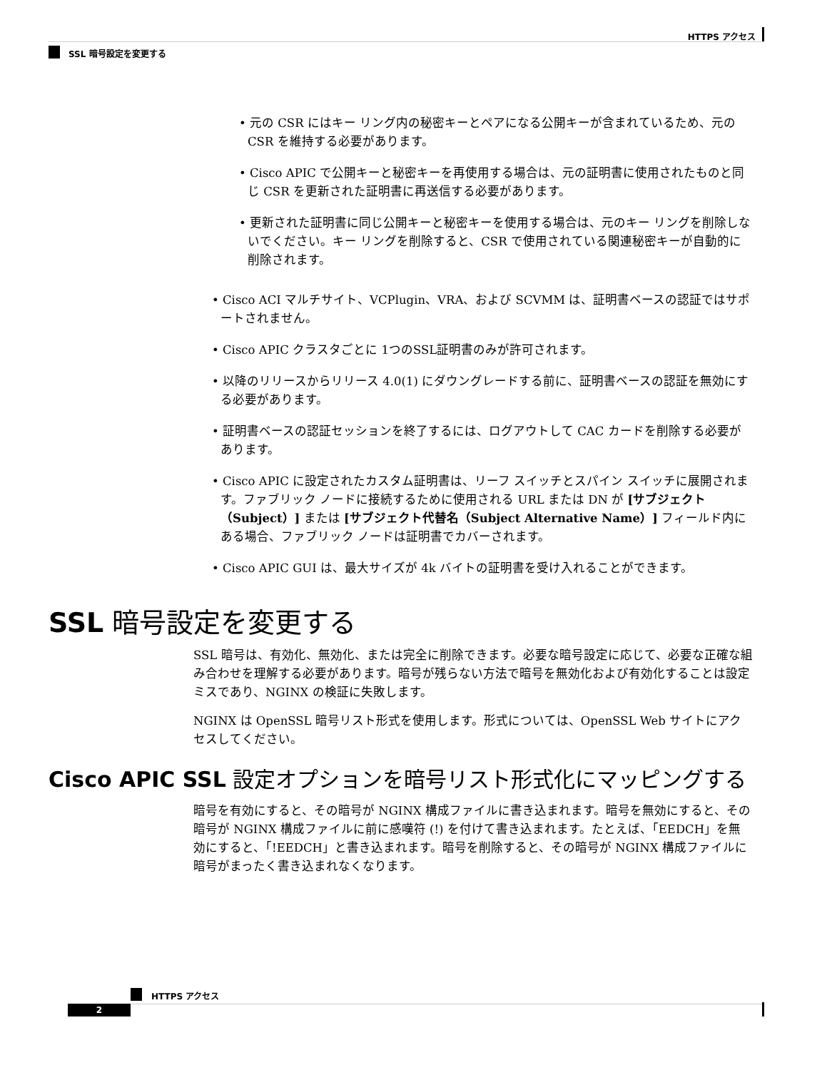HTTPS アクセス
SSL 暗号設定を変更する
• 元の CSR にはキー リング内の秘密キーとペアになる公開キーが含まれているため、元の CSR を維持する必要があります。
• Cisco APIC で公開キーと秘密キーを再使用する場合は、元の証明書に使用されたものと同じ CSR を更新された証明書に再送信する必要があります。
• 更新された証明書に同じ公開キーと秘密キーを使用する場合は、元のキー リングを削除しないでください。キー リングを削除すると、CSR で使用されている関連秘密キーが自動的に削除されます。
• Cisco ACI マルチサイト、VCPlugin、VRA、および SCVMM は、証明書ベースの認証ではサポートされません。
• Cisco APIC クラスタごとに 1つのSSL証明書のみが許可されます。
• 以降のリリースからリリース 4.0(1) にダウングレードする前に、証明書ベースの認証を無効にする必要があります。
• 証明書ベースの認証セッションを終了するには、ログアウトして CAC カードを削除する必要があります。
• Cisco APIC に設定されたカスタム証明書は、リーフ スイッチとスパイン スイッチに展開されます。ファブリック ノードに接続するために使用される URL または DN が [サブジェクト（Subject）] または [サブジェクト代替名（Subject Alternative Name）] フィールド内にある場合、ファブリック ノードは証明書でカバーされます。
• Cisco APIC GUI は、最大サイズが 4k バイトの証明書を受け入れることができます。
SSL 暗号設定を変更する
SSL 暗号は、有効化、無効化、または完全に削除できます。必要な暗号設定に応じて、必要な正確な組み合わせを理解する必要があります。暗号が残らない方法で暗号を無効化および有効化することは設定ミスであり、NGINX の検証に失敗します。
NGINX は OpenSSL 暗号リスト形式を使用します。形式については、OpenSSL Web サイトにアクセスしてください。
Cisco APIC SSL 設定オプションを暗号リスト形式化にマッピングする
暗号を有効にすると、その暗号が NGINX 構成ファイルに書き込まれます。暗号を無効にすると、その暗号が NGINX 構成ファイルに前に感嘆符 (!) を付けて書き込まれます。たとえば、「EEDCH」を無効にすると、「!EEDCH」と書き込まれます。暗号を削除すると、その暗号が NGINX 構成ファイルに暗号がまったく書き込まれなくなります。
HTTPS アクセス
2